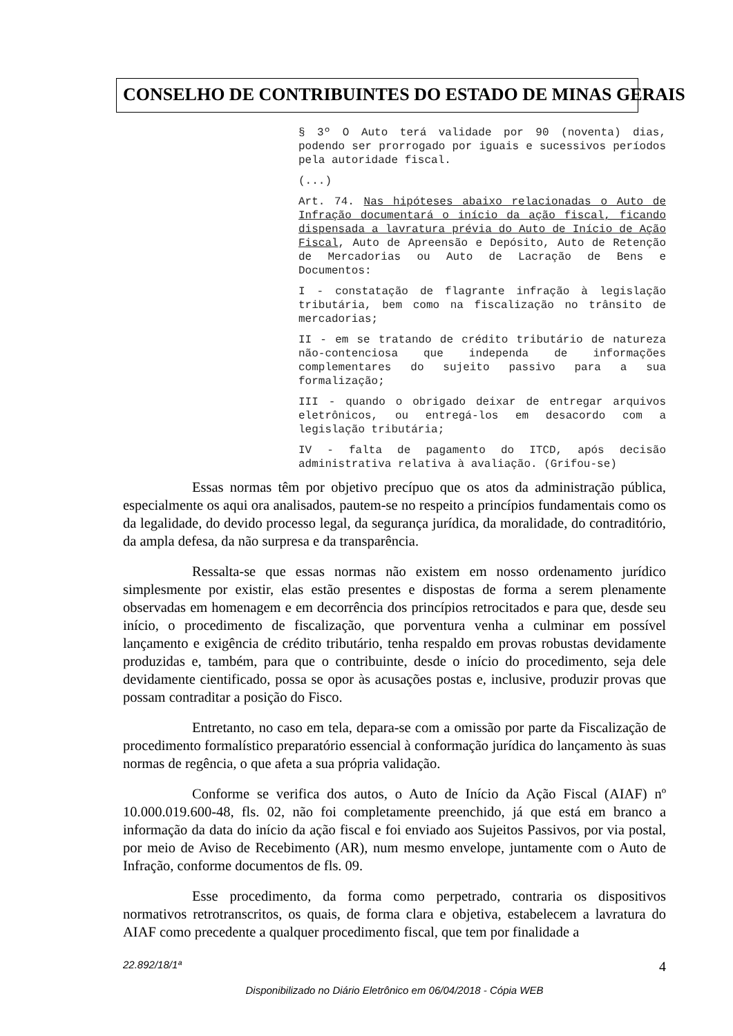CONSELHO DE CONTRIBUINTES DO ESTADO DE MINAS GERAIS
§ 3º O Auto terá validade por 90 (noventa) dias, podendo ser prorrogado por iguais e sucessivos períodos pela autoridade fiscal.
(...)
Art. 74. Nas hipóteses abaixo relacionadas o Auto de Infração documentará o início da ação fiscal, ficando dispensada a lavratura prévia do Auto de Início de Ação Fiscal, Auto de Apreensão e Depósito, Auto de Retenção de Mercadorias ou Auto de Lacração de Bens e Documentos:
I - constatação de flagrante infração à legislação tributária, bem como na fiscalização no trânsito de mercadorias;
II - em se tratando de crédito tributário de natureza não-contenciosa que independa de informações complementares do sujeito passivo para a sua formalização;
III - quando o obrigado deixar de entregar arquivos eletrônicos, ou entregá-los em desacordo com a legislação tributária;
IV - falta de pagamento do ITCD, após decisão administrativa relativa à avaliação. (Grifou-se)
Essas normas têm por objetivo precípuo que os atos da administração pública, especialmente os aqui ora analisados, pautem-se no respeito a princípios fundamentais como os da legalidade, do devido processo legal, da segurança jurídica, da moralidade, do contraditório, da ampla defesa, da não surpresa e da transparência.
Ressalta-se que essas normas não existem em nosso ordenamento jurídico simplesmente por existir, elas estão presentes e dispostas de forma a serem plenamente observadas em homenagem e em decorrência dos princípios retrocitados e para que, desde seu início, o procedimento de fiscalização, que porventura venha a culminar em possível lançamento e exigência de crédito tributário, tenha respaldo em provas robustas devidamente produzidas e, também, para que o contribuinte, desde o início do procedimento, seja dele devidamente cientificado, possa se opor às acusações postas e, inclusive, produzir provas que possam contraditar a posição do Fisco.
Entretanto, no caso em tela, depara-se com a omissão por parte da Fiscalização de procedimento formalístico preparatório essencial à conformação jurídica do lançamento às suas normas de regência, o que afeta a sua própria validação.
Conforme se verifica dos autos, o Auto de Início da Ação Fiscal (AIAF) nº 10.000.019.600-48, fls. 02, não foi completamente preenchido, já que está em branco a informação da data do início da ação fiscal e foi enviado aos Sujeitos Passivos, por via postal, por meio de Aviso de Recebimento (AR), num mesmo envelope, juntamente com o Auto de Infração, conforme documentos de fls. 09.
Esse procedimento, da forma como perpetrado, contraria os dispositivos normativos retrotranscritos, os quais, de forma clara e objetiva, estabelecem a lavratura do AIAF como precedente a qualquer procedimento fiscal, que tem por finalidade a
4 22.892/18/1ª
Disponibilizado no Diário Eletrônico em 06/04/2018 - Cópia WEB